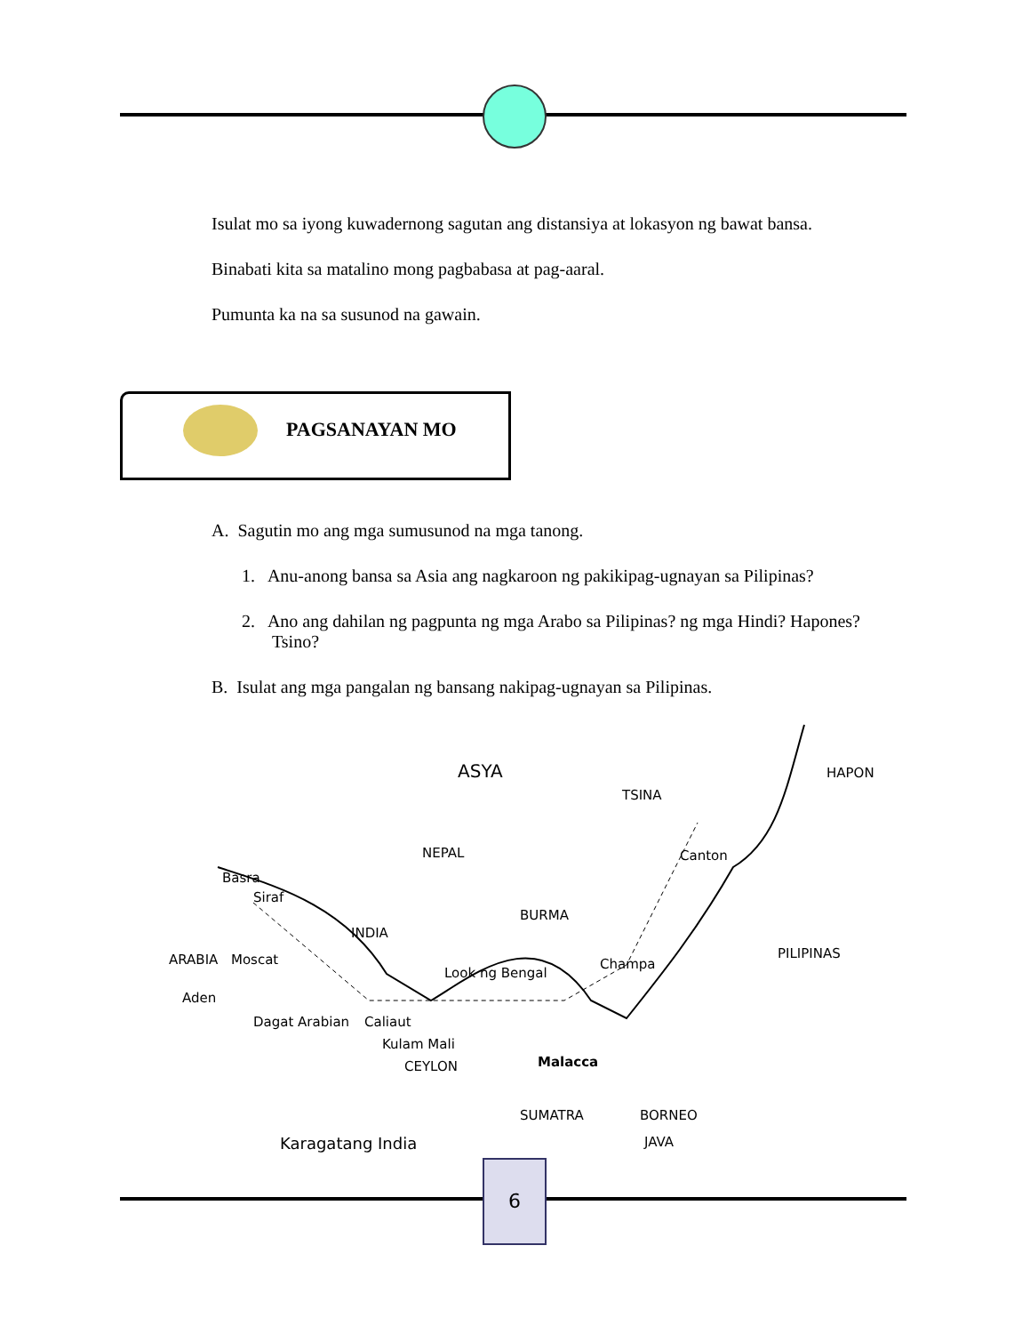Isulat mo sa iyong kuwadernong sagutan ang distansiya at lokasyon ng bawat bansa.
Binabati kita sa matalino mong pagbabasa at pag-aaral.
Pumunta ka na sa susunod na gawain.
PAGSANAYAN MO
A. Sagutin mo ang mga sumusunod na mga tanong.
1. Anu-anong bansa sa Asia ang nagkaroon ng pakikipag-ugnayan sa Pilipinas?
2. Ano ang dahilan ng pagpunta ng mga Arabo sa Pilipinas? ng mga Hindi? Hapones? Tsino?
B. Isulat ang mga pangalan ng bansang nakipag-ugnayan sa Pilipinas.
ASYA
TSINA
HAPON
NEPAL Canton
Basra
Siraf
BURMA
INDIA
ARABIA Moscat Champa
PILIPINAS
Look ng Bengal
Aden
Dagat Arabian Caliaut
Kulam Mali
CEYLON Malacca
SUMATRA BORNEO
Karagatang India JAVA
6